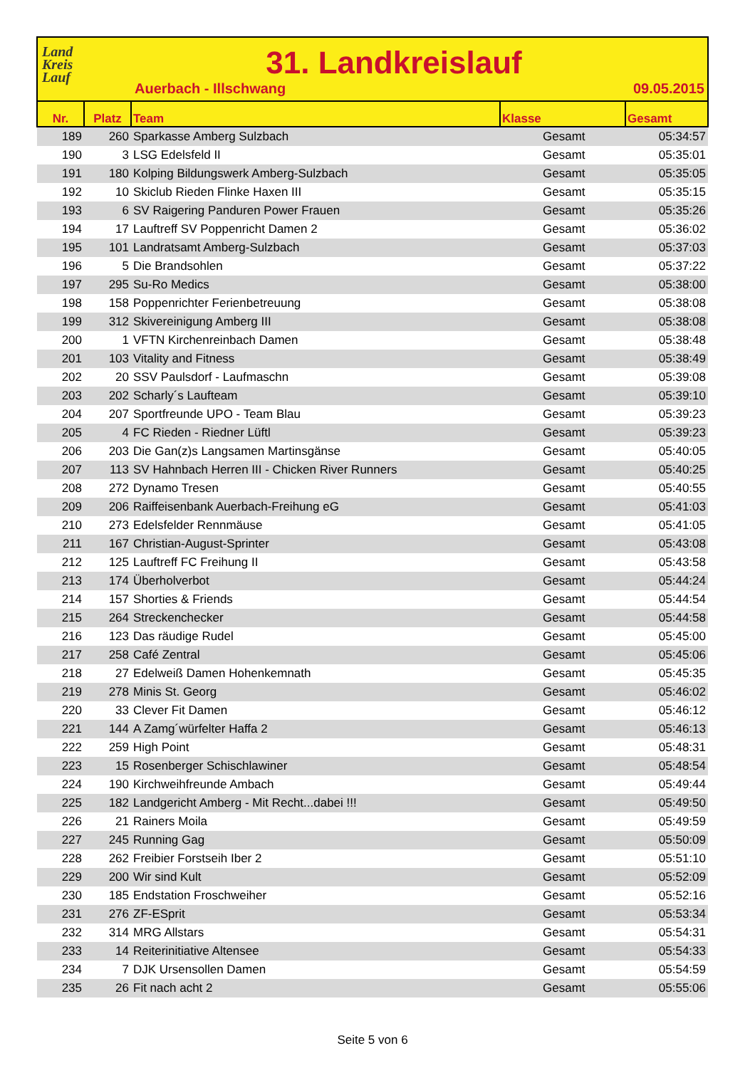Land
Kreis
Lauf
31. Landkreislauf
Auerbach - Illschwang 09.05.2015
| Nr. | Platz | Team | Klasse | Gesamt |
| --- | --- | --- | --- | --- |
| 189 | 260 | Sparkasse Amberg Sulzbach | Gesamt | 05:34:57 |
| 190 | 3 | LSG Edelsfeld II | Gesamt | 05:35:01 |
| 191 | 180 | Kolping Bildungswerk Amberg-Sulzbach | Gesamt | 05:35:05 |
| 192 | 10 | Skiclub Rieden Flinke Haxen III | Gesamt | 05:35:15 |
| 193 | 6 | SV Raigering Panduren Power Frauen | Gesamt | 05:35:26 |
| 194 | 17 | Lauftreff SV Poppenricht Damen 2 | Gesamt | 05:36:02 |
| 195 | 101 | Landratsamt Amberg-Sulzbach | Gesamt | 05:37:03 |
| 196 | 5 | Die Brandsohlen | Gesamt | 05:37:22 |
| 197 | 295 | Su-Ro Medics | Gesamt | 05:38:00 |
| 198 | 158 | Poppenrichter Ferienbetreuung | Gesamt | 05:38:08 |
| 199 | 312 | Skivereinigung Amberg III | Gesamt | 05:38:08 |
| 200 | 1 | VFTN Kirchenreinbach Damen | Gesamt | 05:38:48 |
| 201 | 103 | Vitality and Fitness | Gesamt | 05:38:49 |
| 202 | 20 | SSV Paulsdorf - Laufmaschn | Gesamt | 05:39:08 |
| 203 | 202 | Scharly´s Laufteam | Gesamt | 05:39:10 |
| 204 | 207 | Sportfreunde UPO - Team Blau | Gesamt | 05:39:23 |
| 205 | 4 | FC Rieden - Riedner Lüftl | Gesamt | 05:39:23 |
| 206 | 203 | Die Gan(z)s Langsamen Martinsgänse | Gesamt | 05:40:05 |
| 207 | 113 | SV Hahnbach Herren III - Chicken River Runners | Gesamt | 05:40:25 |
| 208 | 272 | Dynamo Tresen | Gesamt | 05:40:55 |
| 209 | 206 | Raiffeisenbank Auerbach-Freihung eG | Gesamt | 05:41:03 |
| 210 | 273 | Edelsfelder Rennmäuse | Gesamt | 05:41:05 |
| 211 | 167 | Christian-August-Sprinter | Gesamt | 05:43:08 |
| 212 | 125 | Lauftreff FC Freihung II | Gesamt | 05:43:58 |
| 213 | 174 | Überholverbot | Gesamt | 05:44:24 |
| 214 | 157 | Shorties & Friends | Gesamt | 05:44:54 |
| 215 | 264 | Streckenchecker | Gesamt | 05:44:58 |
| 216 | 123 | Das räudige Rudel | Gesamt | 05:45:00 |
| 217 | 258 | Café Zentral | Gesamt | 05:45:06 |
| 218 | 27 | Edelweiß Damen Hohenkemnath | Gesamt | 05:45:35 |
| 219 | 278 | Minis St. Georg | Gesamt | 05:46:02 |
| 220 | 33 | Clever Fit Damen | Gesamt | 05:46:12 |
| 221 | 144 | A Zamg´würfelter Haffa 2 | Gesamt | 05:46:13 |
| 222 | 259 | High Point | Gesamt | 05:48:31 |
| 223 | 15 | Rosenberger Schischlawiner | Gesamt | 05:48:54 |
| 224 | 190 | Kirchweihfreunde Ambach | Gesamt | 05:49:44 |
| 225 | 182 | Landgericht Amberg - Mit Recht...dabei !!! | Gesamt | 05:49:50 |
| 226 | 21 | Rainers Moila | Gesamt | 05:49:59 |
| 227 | 245 | Running Gag | Gesamt | 05:50:09 |
| 228 | 262 | Freibier Forstseih Iber 2 | Gesamt | 05:51:10 |
| 229 | 200 | Wir sind Kult | Gesamt | 05:52:09 |
| 230 | 185 | Endstation Froschweiher | Gesamt | 05:52:16 |
| 231 | 276 | ZF-ESprit | Gesamt | 05:53:34 |
| 232 | 314 | MRG Allstars | Gesamt | 05:54:31 |
| 233 | 14 | Reiterinitiative Altensee | Gesamt | 05:54:33 |
| 234 | 7 | DJK Ursensollen Damen | Gesamt | 05:54:59 |
| 235 | 26 | Fit nach acht 2 | Gesamt | 05:55:06 |
Seite 5 von 6